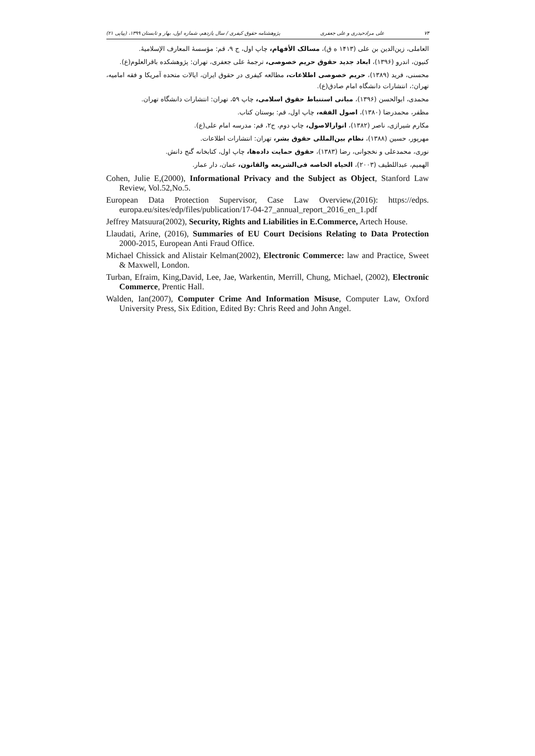۷۴ علی مرادحیدری و علی جعفری پژوهشنامه حقوق کیفری / سال یازدهم، شماره اول، بهار و تابستان ۱۳۹۹، (پیاپی ۲۱)
العاملی، زین‌الدین بن علی (۱۴۱۳ ه ق)، مسالک الأفهام، چاپ اول، ج ۹، قم: مؤسسهٔ المعارف الإسلامیهٔ.
کنیون، اندرو (۱۳۹۶)، ابعاد جدید حقوق حریم خصوصی، ترجمهٔ علی جعفری، تهران: پژوهشکده باقرالعلوم(ع).
محسنی، فرید (۱۳۸۹)، حریم خصوصی اطلاعات، مطالعه کیفری در حقوق ایران، ایالات متحده آمریکا و فقه امامیه، تهران:، انتشارات دانشگاه امام صادق(ع).
محمدی، ابوالحسن (۱۳۹۶)، مبانی استنباط حقوق اسلامی، چاپ ۵۹، تهران: انتشارات دانشگاه تهران.
مظفر، محمدرضا (۱۳۸۰)، اصول الفقه، چاپ اول، قم: بوستان کتاب.
مکارم شیرازی، ناصر (۱۳۸۲)، انوارالاصول، چاپ دوم، ج۲، قم: مدرسه امام علی(ع).
مهرپور، حسین (۱۳۸۸)، نظام بین‌المللی حقوق بشر، تهران: انتشارات اطلاعات.
نوری، محمدعلی و نخجوانی، رضا (۱۳۸۳)، حقوق حمایت داده‌ها، چاپ اول، کتابخانه گنج دانش.
الهمیم، عبداللطیف (۲۰۰۳)، الحیاه الخاصه فی‌الشریعه والقانون، عمان، دار عمار.
Cohen, Julie E,(2000), Informational Privacy and the Subject as Object, Stanford Law Review, Vol.52,No.5.
European Data Protection Supervisor, Case Law Overview,(2016): https://edps. europa.eu/sites/edp/files/publication/17-04-27_annual_report_2016_en_1.pdf
Jeffrey Matsuura(2002), Security, Rights and Liabilities in E.Commerce, Artech House.
Llaudati, Arine, (2016), Summaries of EU Court Decisions Relating to Data Protection 2000-2015, European Anti Fraud Office.
Michael Chissick and Alistair Kelman(2002), Electronic Commerce: law and Practice, Sweet & Maxwell, London.
Turban, Efraim, King,David, Lee, Jae, Warkentin, Merrill, Chung, Michael, (2002), Electronic Commerce, Prentic Hall.
Walden, Ian(2007), Computer Crime And Information Misuse, Computer Law, Oxford University Press, Six Edition, Edited By: Chris Reed and John Angel.